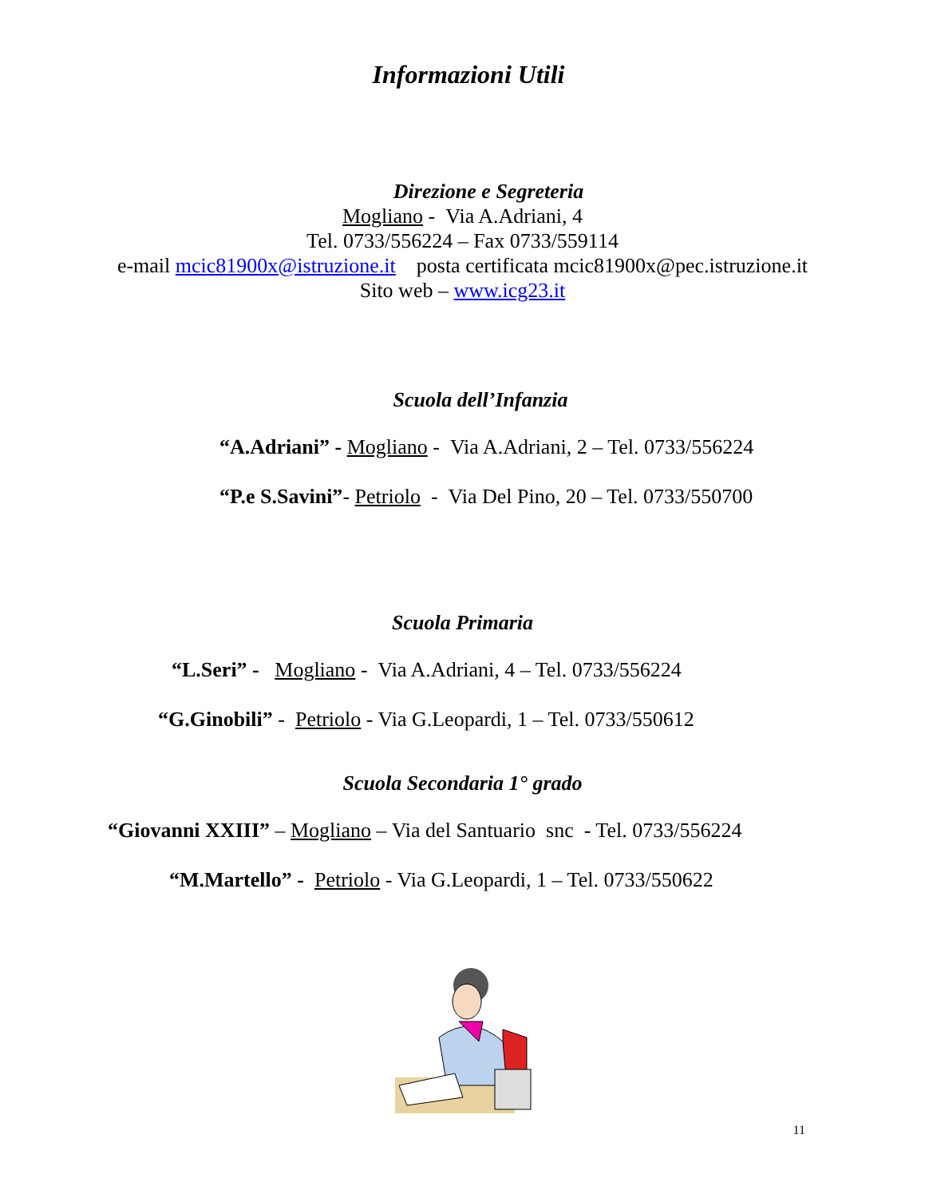Informazioni Utili
Direzione e Segreteria
Mogliano - Via A.Adriani, 4
Tel. 0733/556224 – Fax 0733/559114
e-mail mcic81900x@istruzione.it posta certificata mcic81900x@pec.istruzione.it
Sito web – www.icg23.it
Scuola dell’Infanzia
“A.Adriani” - Mogliano - Via A.Adriani, 2 – Tel. 0733/556224
“P.e S.Savini”- Petriolo - Via Del Pino, 20 – Tel. 0733/550700
Scuola Primaria
“L.Seri” - Mogliano - Via A.Adriani, 4 – Tel. 0733/556224
“G.Ginobili” - Petriolo - Via G.Leopardi, 1 – Tel. 0733/550612
Scuola Secondaria 1° grado
“Giovanni XXIII” – Mogliano – Via del Santuario snc - Tel. 0733/556224
“M.Martello” - Petriolo - Via G.Leopardi, 1 – Tel. 0733/550622
11